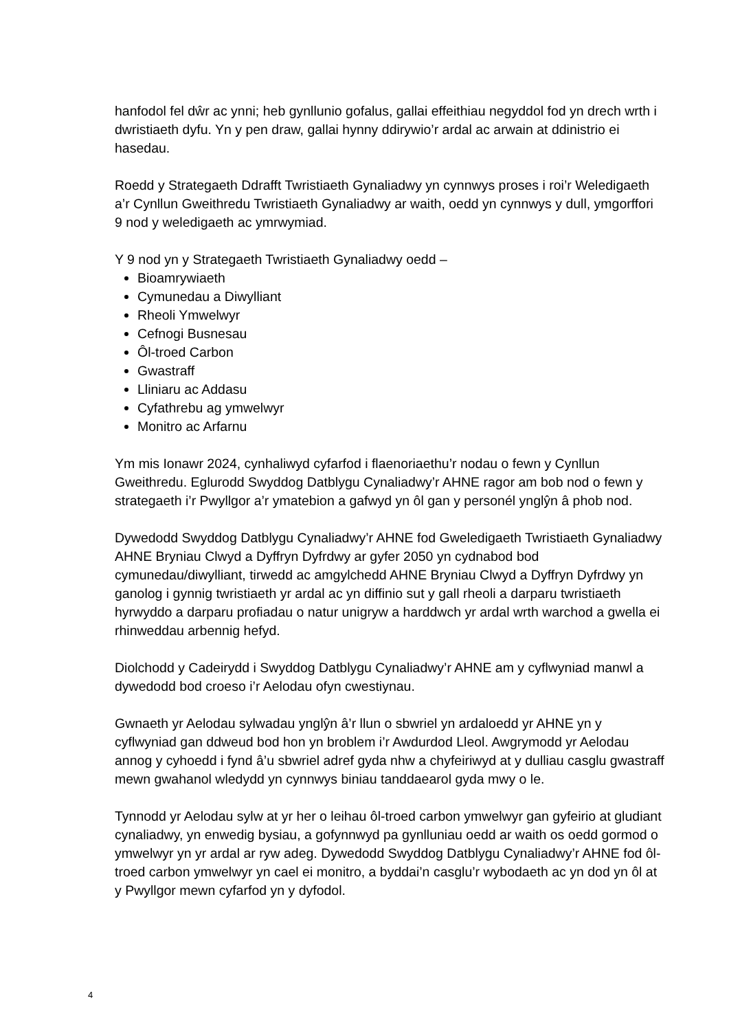hanfodol fel dŵr ac ynni; heb gynllunio gofalus, gallai effeithiau negyddol fod yn drech wrth i dwristiaeth dyfu. Yn y pen draw, gallai hynny ddirywio’r ardal ac arwain at ddinistrio ei hasedau.
Roedd y Strategaeth Ddrafft Twristiaeth Gynaliadwy yn cynnwys proses i roi’r Weledigaeth a’r Cynllun Gweithredu Twristiaeth Gynaliadwy ar waith, oedd yn cynnwys y dull, ymgorffori 9 nod y weledigaeth ac ymrwymiad.
Y 9 nod yn y Strategaeth Twristiaeth Gynaliadwy oedd –
Bioamrywiaeth
Cymunedau a Diwylliant
Rheoli Ymwelwyr
Cefnogi Busnesau
Ôl-troed Carbon
Gwastraff
Lliniaru ac Addasu
Cyfathrebu ag ymwelwyr
Monitro ac Arfarnu
Ym mis Ionawr 2024, cynhaliwyd cyfarfod i flaenoriaethu’r nodau o fewn y Cynllun Gweithredu. Eglurodd Swyddog Datblygu Cynaliadwy’r AHNE ragor am bob nod o fewn y strategaeth i’r Pwyllgor a’r ymatebion a gafwyd yn ôl gan y personél ynglŷn â phob nod.
Dywedodd Swyddog Datblygu Cynaliadwy’r AHNE fod Gweledigaeth Twristiaeth Gynaliadwy AHNE Bryniau Clwyd a Dyffryn Dyfrdwy ar gyfer 2050 yn cydnabod bod cymunedau/diwylliant, tirwedd ac amgylchedd AHNE Bryniau Clwyd a Dyffryn Dyfrdwy yn ganolog i gynnig twristiaeth yr ardal ac yn diffinio sut y gall rheoli a darparu twristiaeth hyrwyddo a darparu profiadau o natur unigryw a harddwch yr ardal wrth warchod a gwella ei rhinweddau arbennig hefyd.
Diolchodd y Cadeirydd i Swyddog Datblygu Cynaliadwy’r AHNE am y cyflwyniad manwl a dywedodd bod croeso i’r Aelodau ofyn cwestiynau.
Gwnaeth yr Aelodau sylwadau ynglŷn â’r llun o sbwriel yn ardaloedd yr AHNE yn y cyflwyniad gan ddweud bod hon yn broblem i’r Awdurdod Lleol. Awgrymodd yr Aelodau annog y cyhoedd i fynd â’u sbwriel adref gyda nhw a chyfeiriwyd at y dulliau casglu gwastraff mewn gwahanol wledydd yn cynnwys biniau tanddaearol gyda mwy o le.
Tynnodd yr Aelodau sylw at yr her o leihau ôl-troed carbon ymwelwyr gan gyfeirio at gludiant cynaliadwy, yn enwedig bysiau, a gofynnwyd pa gynlluniau oedd ar waith os oedd gormod o ymwelwyr yn yr ardal ar ryw adeg. Dywedodd Swyddog Datblygu Cynaliadwy’r AHNE fod ôl-troed carbon ymwelwyr yn cael ei monitro, a byddai’n casglu’r wybodaeth ac yn dod yn ôl at y Pwyllgor mewn cyfarfod yn y dyfodol.
4